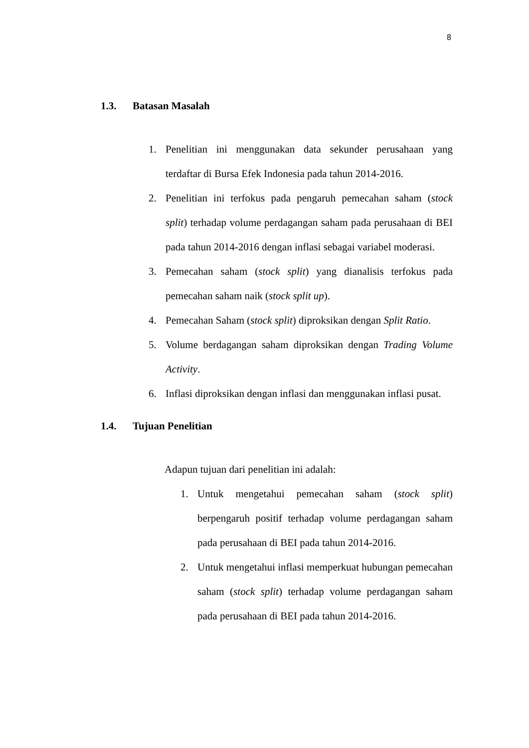8
1.3. Batasan Masalah
1. Penelitian ini menggunakan data sekunder perusahaan yang terdaftar di Bursa Efek Indonesia pada tahun 2014-2016.
2. Penelitian ini terfokus pada pengaruh pemecahan saham (stock split) terhadap volume perdagangan saham pada perusahaan di BEI pada tahun 2014-2016 dengan inflasi sebagai variabel moderasi.
3. Pemecahan saham (stock split) yang dianalisis terfokus pada pemecahan saham naik (stock split up).
4. Pemecahan Saham (stock split) diproksikan dengan Split Ratio.
5. Volume berdagangan saham diproksikan dengan Trading Volume Activity.
6. Inflasi diproksikan dengan inflasi dan menggunakan inflasi pusat.
1.4. Tujuan Penelitian
Adapun tujuan dari penelitian ini adalah:
1. Untuk mengetahui pemecahan saham (stock split) berpengaruh positif terhadap volume perdagangan saham pada perusahaan di BEI pada tahun 2014-2016.
2. Untuk mengetahui inflasi memperkuat hubungan pemecahan saham (stock split) terhadap volume perdagangan saham pada perusahaan di BEI pada tahun 2014-2016.